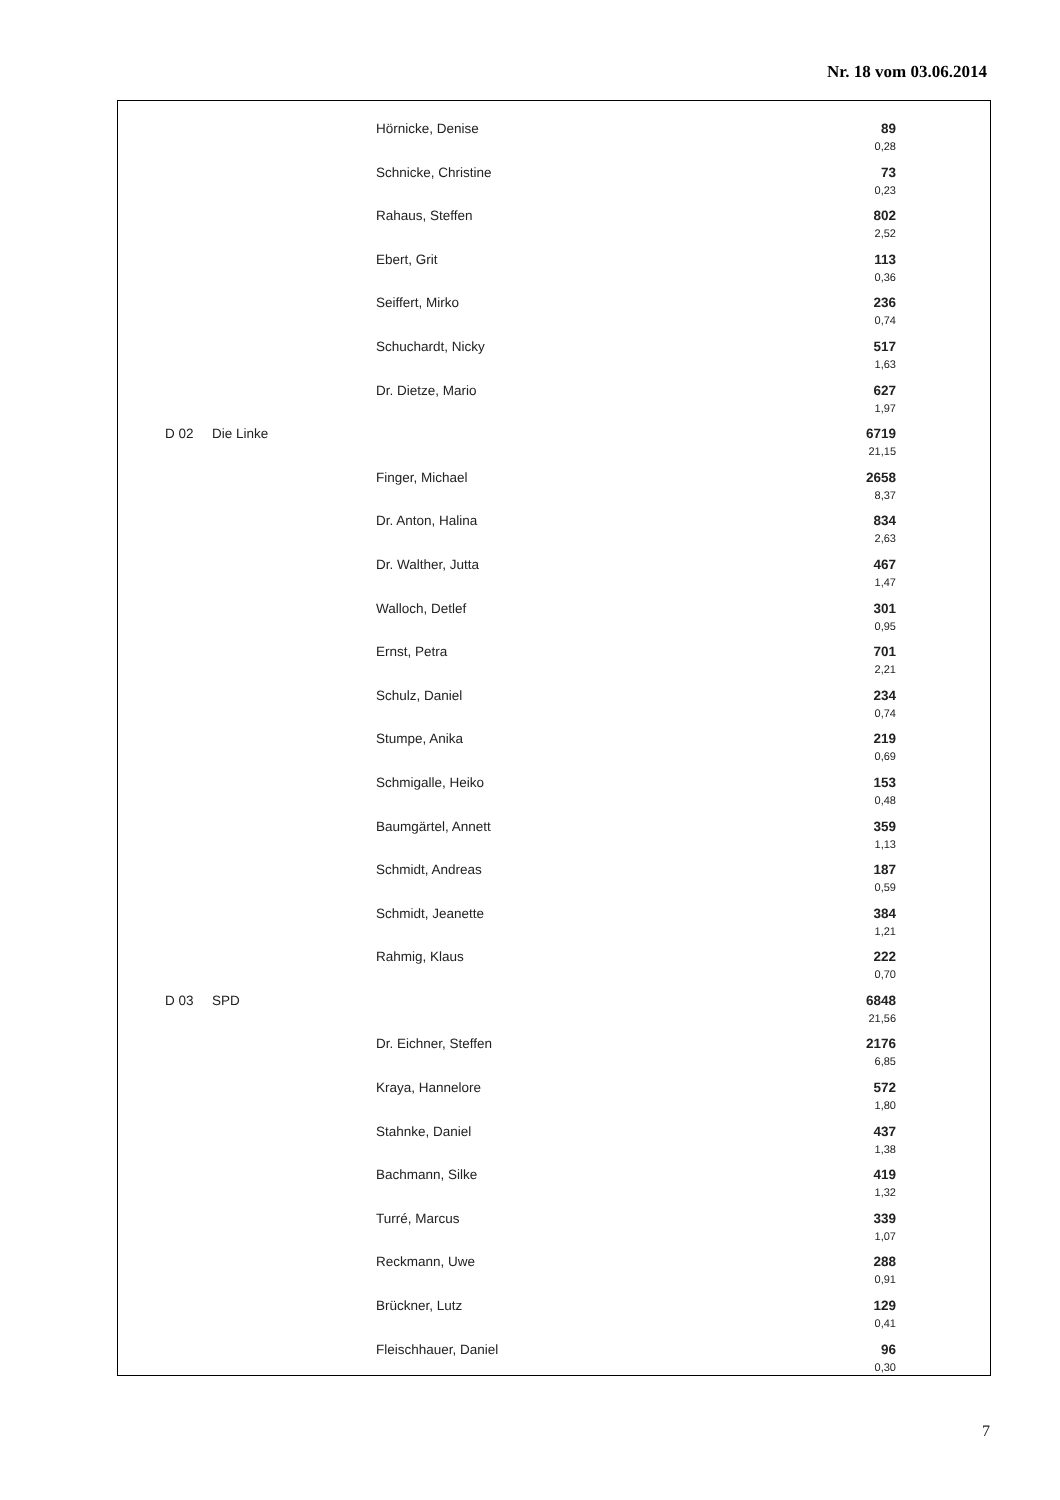Nr. 18 vom 03.06.2014
| | | Hörnicke, Denise | 89 0,28 |
| | | Schnicke, Christine | 73 0,23 |
| | | Rahaus, Steffen | 802 2,52 |
| | | Ebert, Grit | 113 0,36 |
| | | Seiffert, Mirko | 236 0,74 |
| | | Schuchardt, Nicky | 517 1,63 |
| | | Dr. Dietze, Mario | 627 1,97 |
| D 02 | Die Linke | | 6719 21,15 |
| | | Finger, Michael | 2658 8,37 |
| | | Dr. Anton, Halina | 834 2,63 |
| | | Dr. Walther, Jutta | 467 1,47 |
| | | Walloch, Detlef | 301 0,95 |
| | | Ernst, Petra | 701 2,21 |
| | | Schulz, Daniel | 234 0,74 |
| | | Stumpe, Anika | 219 0,69 |
| | | Schmigalle, Heiko | 153 0,48 |
| | | Baumgärtel, Annett | 359 1,13 |
| | | Schmidt, Andreas | 187 0,59 |
| | | Schmidt, Jeanette | 384 1,21 |
| | | Rahmig, Klaus | 222 0,70 |
| D 03 | SPD | | 6848 21,56 |
| | | Dr. Eichner, Steffen | 2176 6,85 |
| | | Kraya, Hannelore | 572 1,80 |
| | | Stahnke, Daniel | 437 1,38 |
| | | Bachmann, Silke | 419 1,32 |
| | | Turré, Marcus | 339 1,07 |
| | | Reckmann, Uwe | 288 0,91 |
| | | Brückner, Lutz | 129 0,41 |
| | | Fleischhauer, Daniel | 96 0,30 |
7